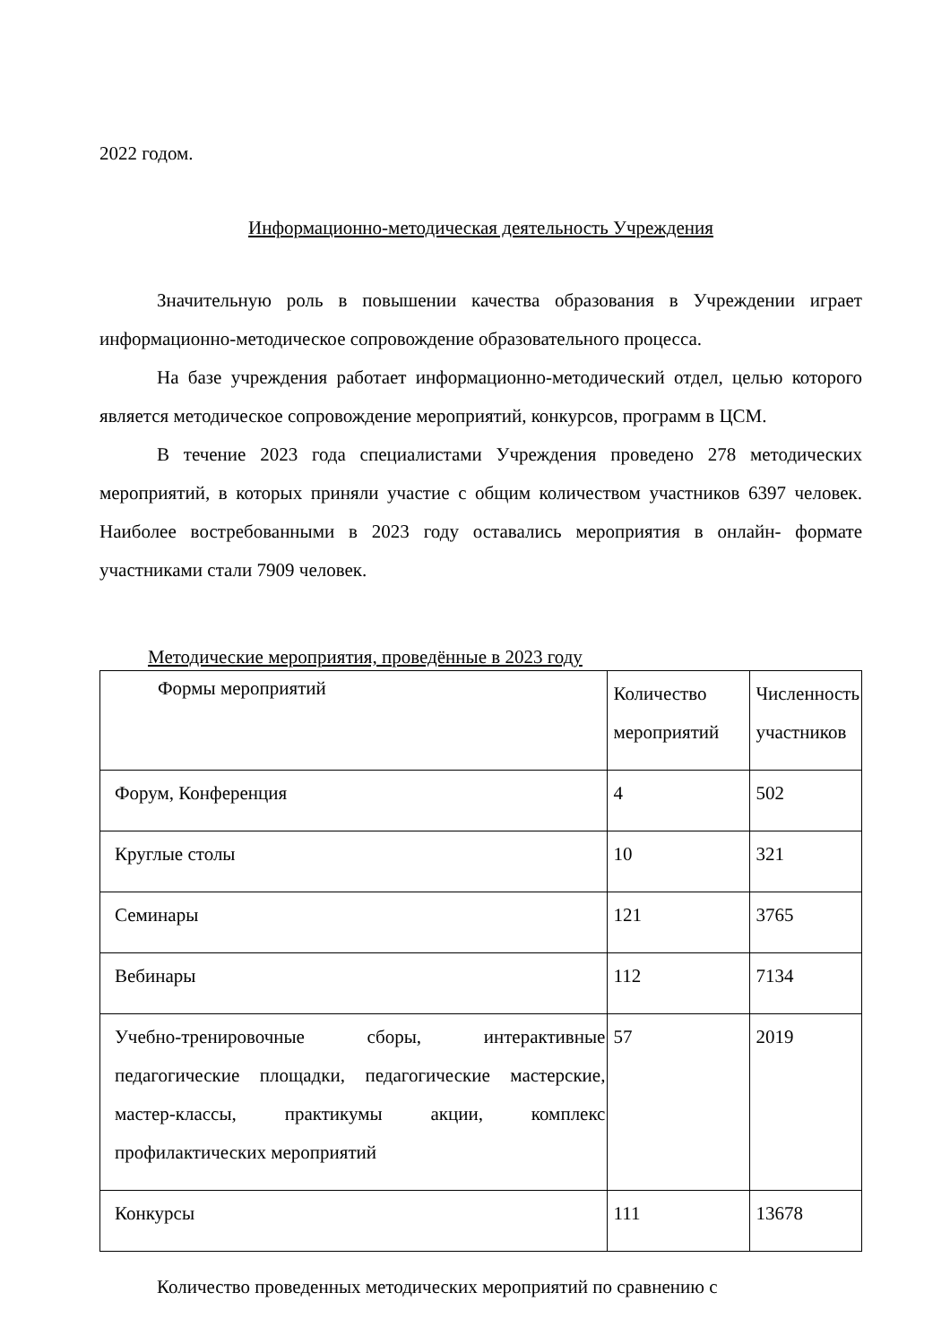2022 годом.
Информационно-методическая деятельность Учреждения
Значительную роль в повышении качества образования в Учреждении играет информационно-методическое сопровождение образовательного процесса.
На базе учреждения работает информационно-методический отдел, целью которого является методическое сопровождение мероприятий, конкурсов, программ в ЦСМ.
В течение 2023 года специалистами Учреждения проведено 278 методических мероприятий, в которых приняли участие с общим количеством участников 6397 человек. Наиболее востребованными в 2023 году оставались мероприятия в онлайн- формате участниками стали 7909 человек.
Методические мероприятия, проведённые в 2023 году
| Формы мероприятий | Количество мероприятий | Численность участников |
| Форум, Конференция | 4 | 502 |
| Круглые столы | 10 | 321 |
| Семинары | 121 | 3765 |
| Вебинары | 112 | 7134 |
| Учебно-тренировочные сборы, интерактивные педагогические площадки, педагогические мастерские, мастер-классы, практикумы акции, комплекс профилактических мероприятий | 57 | 2019 |
| Конкурсы | 111 | 13678 |
Количество проведенных методических мероприятий по сравнению с